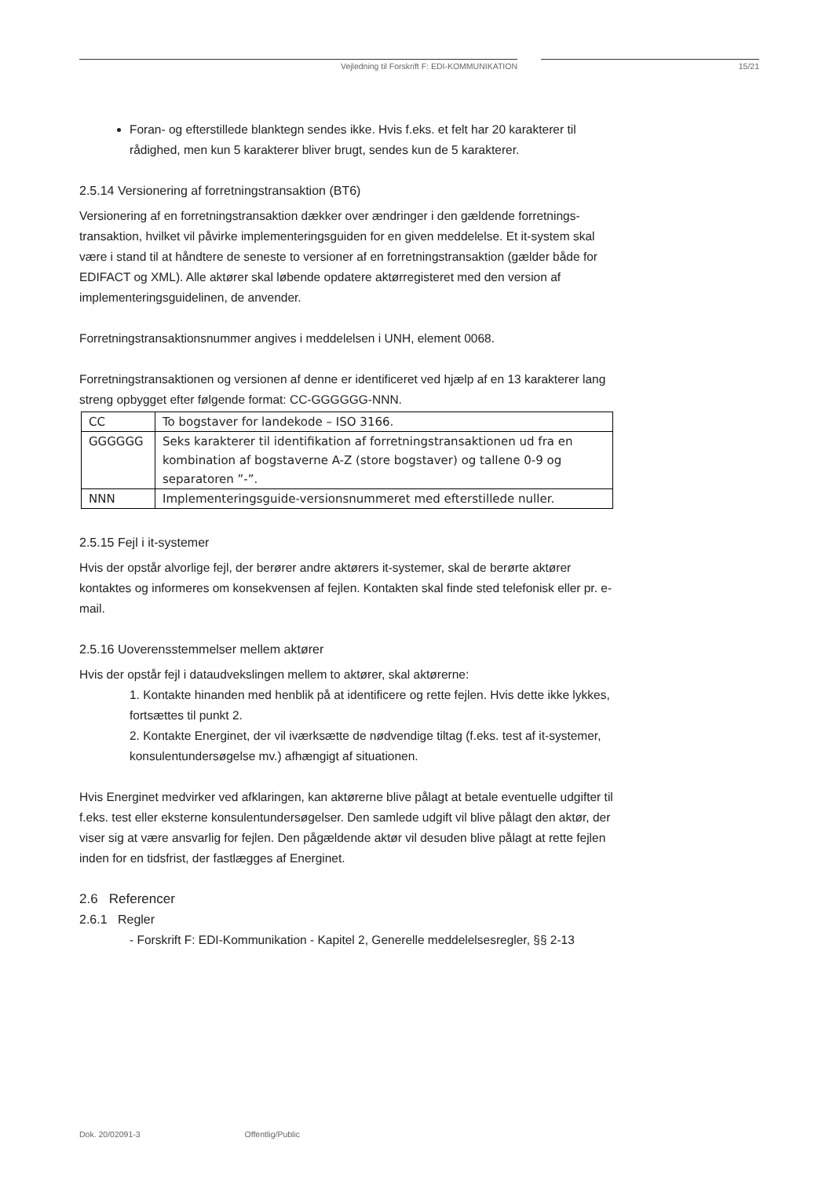Vejledning til Forskrift F: EDI-KOMMUNIKATION 15/21
Foran- og efterstillede blanktegn sendes ikke. Hvis f.eks. et felt har 20 karakterer til rådighed, men kun 5 karakterer bliver brugt, sendes kun de 5 karakterer.
2.5.14 Versionering af forretningstransaktion (BT6)
Versionering af en forretningstransaktion dækker over ændringer i den gældende forretnings­transaktion, hvilket vil påvirke implementeringsguiden for en given meddelelse. Et it-system skal være i stand til at håndtere de seneste to versioner af en forretningstransaktion (gælder både for EDIFACT og XML). Alle aktører skal løbende opdatere aktørregisteret med den version af implementeringsguidelinen, de anvender.
Forretningstransaktionsnummer angives i meddelelsen i UNH, element 0068.
Forretningstransaktionen og versionen af denne er identificeret ved hjælp af en 13 karakterer lang streng opbygget efter følgende format: CC-GGGGGG-NNN.
| CC | To bogstaver for landekode – ISO 3166. |
| GGGGGG | Seks karakterer til identifikation af forretningstransaktionen ud fra en kombination af bogstaverne A-Z (store bogstaver) og tallene 0-9 og separatoren ”-”. |
| NNN | Implementeringsguide-versionsnummeret med efterstillede nuller. |
2.5.15 Fejl i it-systemer
Hvis der opstår alvorlige fejl, der berører andre aktørers it-systemer, skal de berørte aktører kontaktes og informeres om konsekvensen af fejlen. Kontakten skal finde sted telefonisk eller pr. e-mail.
2.5.16 Uoverensstemmelser mellem aktører
Hvis der opstår fejl i dataudvekslingen mellem to aktører, skal aktørerne:
1. Kontakte hinanden med henblik på at identificere og rette fejlen. Hvis dette ikke lykkes, fortsættes til punkt 2.
2. Kontakte Energinet, der vil iværksætte de nødvendige tiltag (f.eks. test af it-systemer, konsulentundersøgelse mv.) afhængigt af situationen.
Hvis Energinet medvirker ved afklaringen, kan aktørerne blive pålagt at betale eventuelle udgifter til f.eks. test eller eksterne konsulentundersøgelser. Den samlede udgift vil blive pålagt den aktør, der viser sig at være ansvarlig for fejlen. Den pågældende aktør vil desuden blive pålagt at rette fejlen inden for en tidsfrist, der fastlægges af Energinet.
2.6 Referencer
2.6.1 Regler
- Forskrift F: EDI-Kommunikation - Kapitel 2, Generelle meddelelsesregler, §§ 2-13
Dok. 20/02091-3 Offentlig/Public